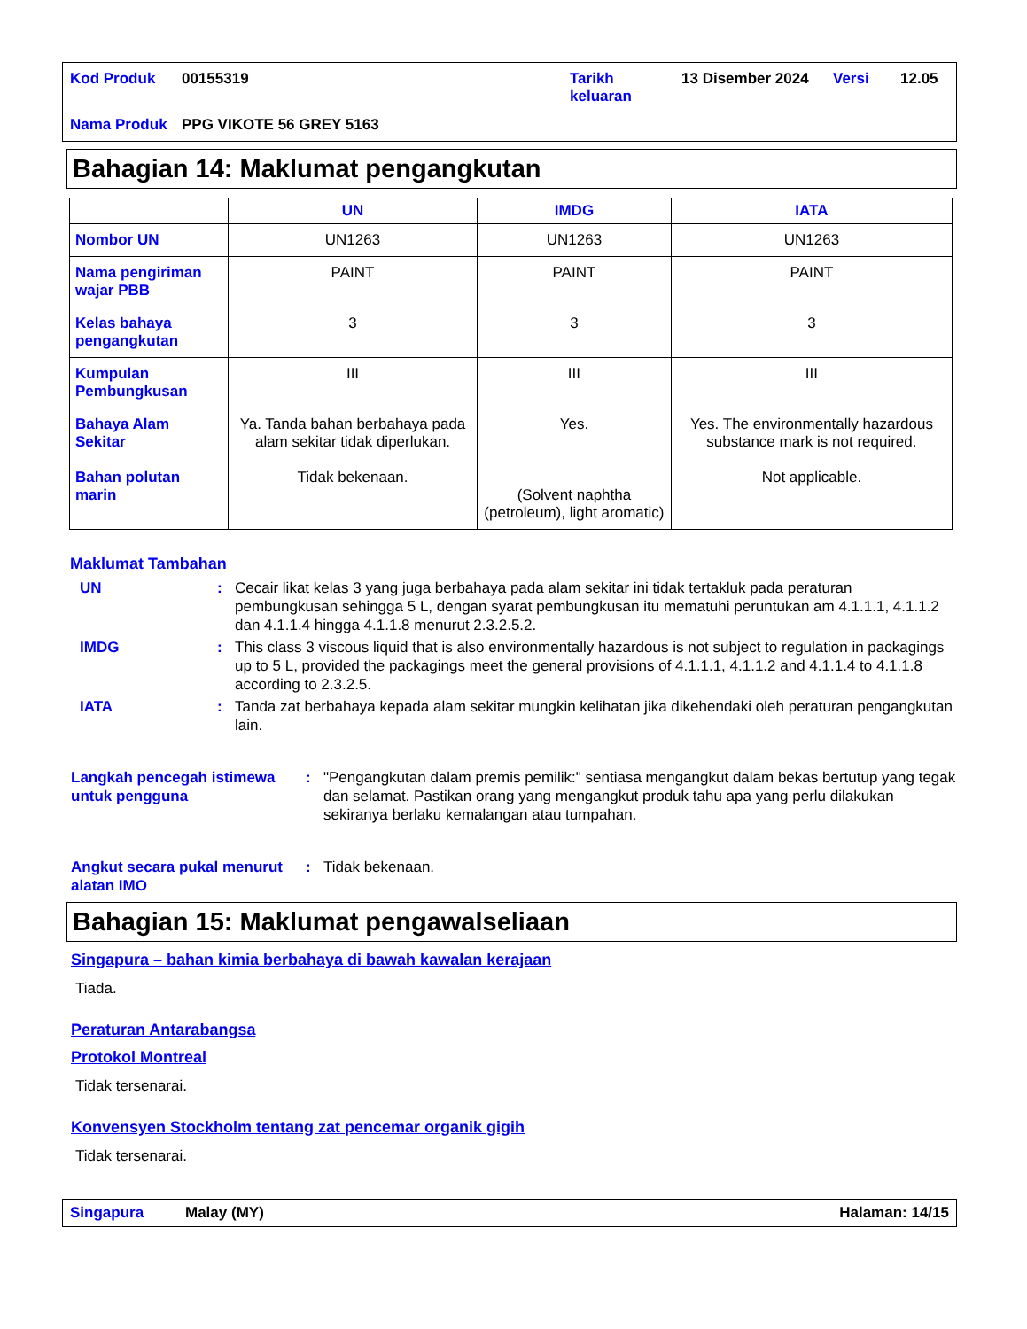| Kod Produk | 00155319 | Tarikh keluaran | 13 Disember 2024 | Versi | 12.05 |
| Nama Produk | PPG VIKOTE 56 GREY 5163 | | | | |
Bahagian 14: Maklumat pengangkutan
| | UN | IMDG | IATA |
| --- | --- | --- | --- |
| Nombor UN | UN1263 | UN1263 | UN1263 |
| Nama pengiriman wajar PBB | PAINT | PAINT | PAINT |
| Kelas bahaya pengangkutan | 3 | 3 | 3 |
| Kumpulan Pembungkusan | III | III | III |
| Bahaya Alam Sekitar Bahan polutan marin | Ya. Tanda bahan berbahaya pada alam sekitar tidak diperlukan. Tidak bekenaan. | Yes. (Solvent naphtha (petroleum), light aromatic) | Yes. The environmentally hazardous substance mark is not required. Not applicable. |
Maklumat Tambahan
UN : Cecair likat kelas 3 yang juga berbahaya pada alam sekitar ini tidak tertakluk pada peraturan pembungkusan sehingga 5 L, dengan syarat pembungkusan itu mematuhi peruntukan am 4.1.1.1, 4.1.1.2 dan 4.1.1.4 hingga 4.1.1.8 menurut 2.3.2.5.2.
IMDG : This class 3 viscous liquid that is also environmentally hazardous is not subject to regulation in packagings up to 5 L, provided the packagings meet the general provisions of 4.1.1.1, 4.1.1.2 and 4.1.1.4 to 4.1.1.8 according to 2.3.2.5.
IATA : Tanda zat berbahaya kepada alam sekitar mungkin kelihatan jika dikehendaki oleh peraturan pengangkutan lain.
Langkah pencegah istimewa untuk pengguna
: "Pengangkutan dalam premis pemilik:" sentiasa mengangkut dalam bekas bertutup yang tegak dan selamat. Pastikan orang yang mengangkut produk tahu apa yang perlu dilakukan sekiranya berlaku kemalangan atau tumpahan.
Angkut secara pukal menurut alatan IMO
: Tidak bekenaan.
Bahagian 15: Maklumat pengawalseliaan
Singapura – bahan kimia berbahaya di bawah kawalan kerajaan
Tiada.
Peraturan Antarabangsa
Protokol Montreal
Tidak tersenarai.
Konvensyen Stockholm tentang zat pencemar organik gigih
Tidak tersenarai.
Singapura Malay (MY) Halaman: 14/15